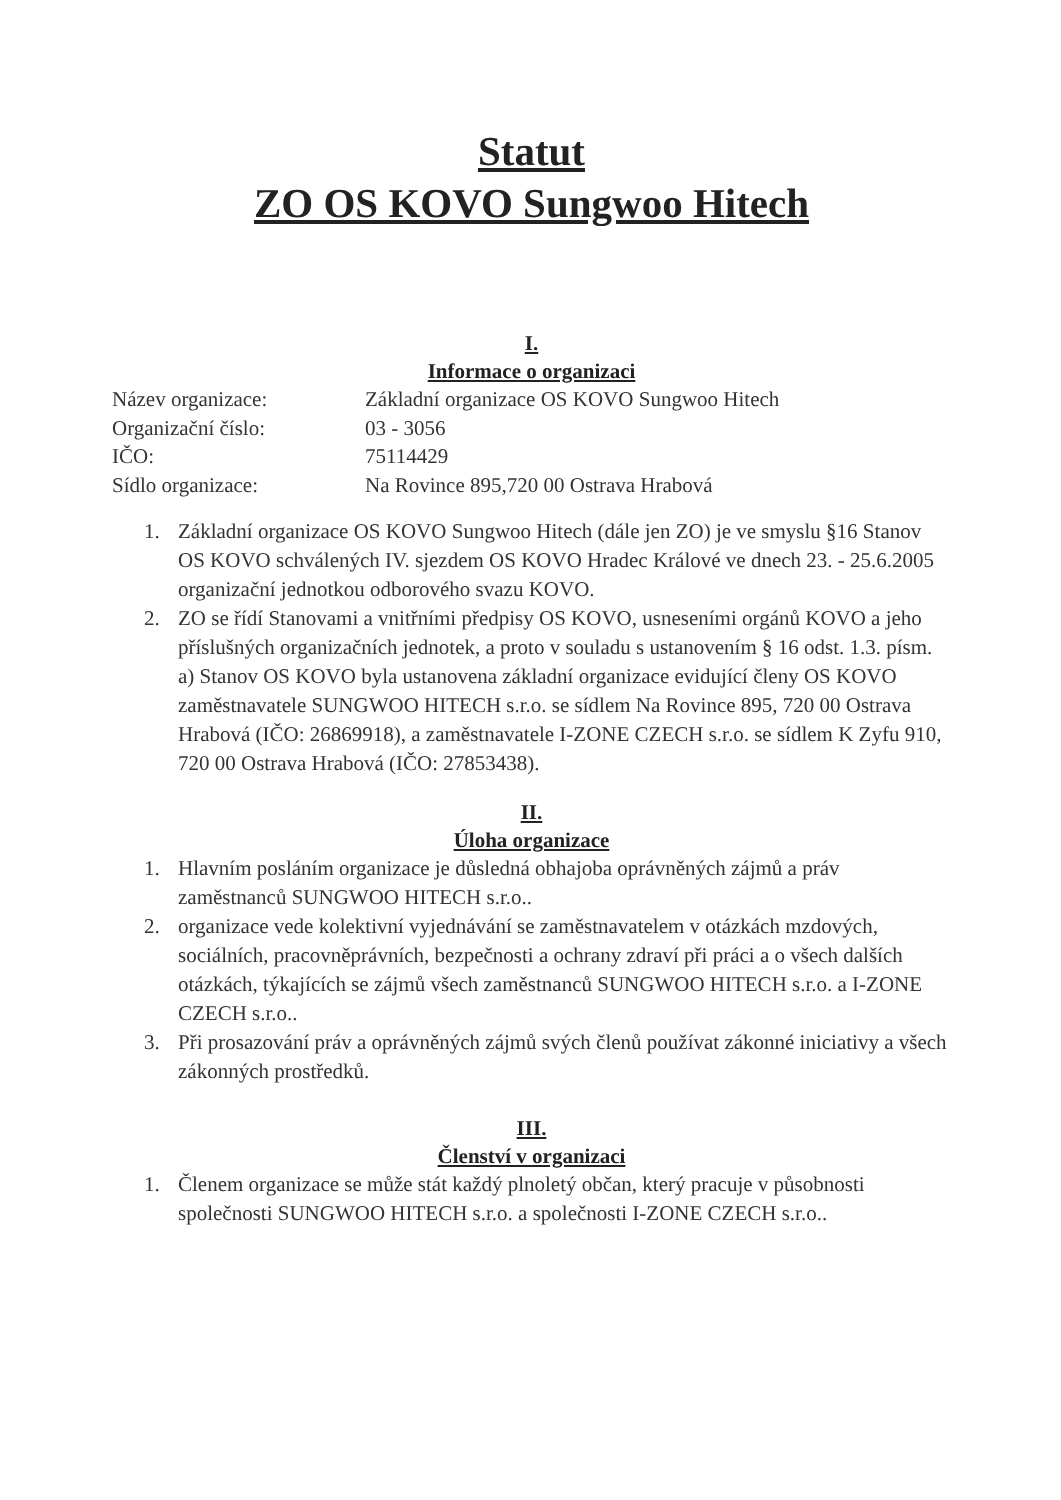Statut
ZO OS KOVO Sungwoo Hitech
I.
Informace o organizaci
| Název organizace: | Základní organizace OS KOVO Sungwoo Hitech |
| Organizační číslo: | 03 - 3056 |
| IČO: | 75114429 |
| Sídlo organizace: | Na Rovince 895,720 00 Ostrava Hrabová |
1. Základní organizace OS KOVO Sungwoo Hitech (dále jen ZO) je ve smyslu §16 Stanov OS KOVO schválených IV. sjezdem OS KOVO Hradec Králové ve dnech 23. - 25.6.2005 organizační jednotkou odborového svazu KOVO.
2. ZO se řídí Stanovami a vnitřními předpisy OS KOVO, usneseními orgánů KOVO a jeho příslušných organizačních jednotek, a proto v souladu s ustanovením § 16 odst. 1.3. písm. a) Stanov OS KOVO byla ustanovena základní organizace evidující členy OS KOVO zaměstnavatele SUNGWOO HITECH s.r.o. se sídlem Na Rovince 895, 720 00 Ostrava Hrabová (IČO: 26869918), a zaměstnavatele I-ZONE CZECH s.r.o. se sídlem K Zyfu 910, 720 00 Ostrava Hrabová (IČO: 27853438).
II.
Úloha organizace
1. Hlavním posláním organizace je důsledná obhajoba oprávněných zájmů a práv zaměstnanců SUNGWOO HITECH s.r.o..
2. organizace vede kolektivní vyjednávání se zaměstnavatelem v otázkách mzdových, sociálních, pracovněprávních, bezpečnosti a ochrany zdraví při práci a o všech dalších otázkách, týkajících se zájmů všech zaměstnanců SUNGWOO HITECH s.r.o. a I-ZONE CZECH s.r.o..
3. Při prosazování práv a oprávněných zájmů svých členů používat zákonné iniciativy a všech zákonných prostředků.
III.
Členství v organizaci
1. Členem organizace se může stát každý plnoletý občan, který pracuje v působnosti společnosti SUNGWOO HITECH s.r.o. a společnosti I-ZONE CZECH s.r.o..